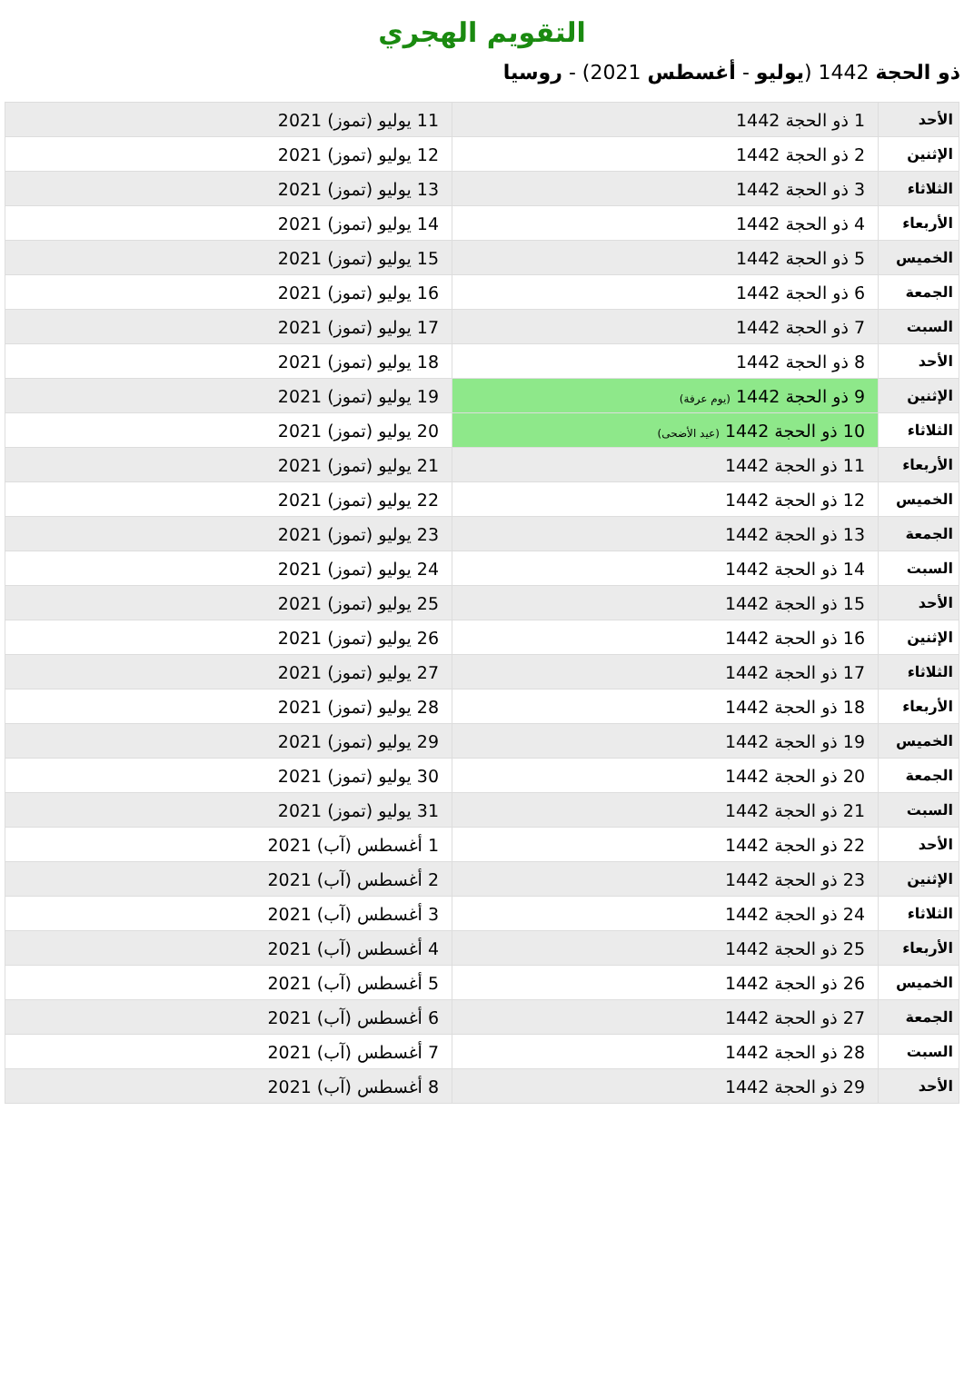التقويم الهجري
ذو الحجة 1442 (يوليو - أغسطس 2021) - روسيا
| الأحد | 1 ذو الحجة 1442 | 11 يوليو (تموز) 2021 |
| الإثنين | 2 ذو الحجة 1442 | 12 يوليو (تموز) 2021 |
| الثلاثاء | 3 ذو الحجة 1442 | 13 يوليو (تموز) 2021 |
| الأربعاء | 4 ذو الحجة 1442 | 14 يوليو (تموز) 2021 |
| الخميس | 5 ذو الحجة 1442 | 15 يوليو (تموز) 2021 |
| الجمعة | 6 ذو الحجة 1442 | 16 يوليو (تموز) 2021 |
| السبت | 7 ذو الحجة 1442 | 17 يوليو (تموز) 2021 |
| الأحد | 8 ذو الحجة 1442 | 18 يوليو (تموز) 2021 |
| الإثنين | 9 ذو الحجة 1442 (يوم عرفة) | 19 يوليو (تموز) 2021 |
| الثلاثاء | 10 ذو الحجة 1442 (عيد الأضحى) | 20 يوليو (تموز) 2021 |
| الأربعاء | 11 ذو الحجة 1442 | 21 يوليو (تموز) 2021 |
| الخميس | 12 ذو الحجة 1442 | 22 يوليو (تموز) 2021 |
| الجمعة | 13 ذو الحجة 1442 | 23 يوليو (تموز) 2021 |
| السبت | 14 ذو الحجة 1442 | 24 يوليو (تموز) 2021 |
| الأحد | 15 ذو الحجة 1442 | 25 يوليو (تموز) 2021 |
| الإثنين | 16 ذو الحجة 1442 | 26 يوليو (تموز) 2021 |
| الثلاثاء | 17 ذو الحجة 1442 | 27 يوليو (تموز) 2021 |
| الأربعاء | 18 ذو الحجة 1442 | 28 يوليو (تموز) 2021 |
| الخميس | 19 ذو الحجة 1442 | 29 يوليو (تموز) 2021 |
| الجمعة | 20 ذو الحجة 1442 | 30 يوليو (تموز) 2021 |
| السبت | 21 ذو الحجة 1442 | 31 يوليو (تموز) 2021 |
| الأحد | 22 ذو الحجة 1442 | 1 أغسطس (آب) 2021 |
| الإثنين | 23 ذو الحجة 1442 | 2 أغسطس (آب) 2021 |
| الثلاثاء | 24 ذو الحجة 1442 | 3 أغسطس (آب) 2021 |
| الأربعاء | 25 ذو الحجة 1442 | 4 أغسطس (آب) 2021 |
| الخميس | 26 ذو الحجة 1442 | 5 أغسطس (آب) 2021 |
| الجمعة | 27 ذو الحجة 1442 | 6 أغسطس (آب) 2021 |
| السبت | 28 ذو الحجة 1442 | 7 أغسطس (آب) 2021 |
| الأحد | 29 ذو الحجة 1442 | 8 أغسطس (آب) 2021 |